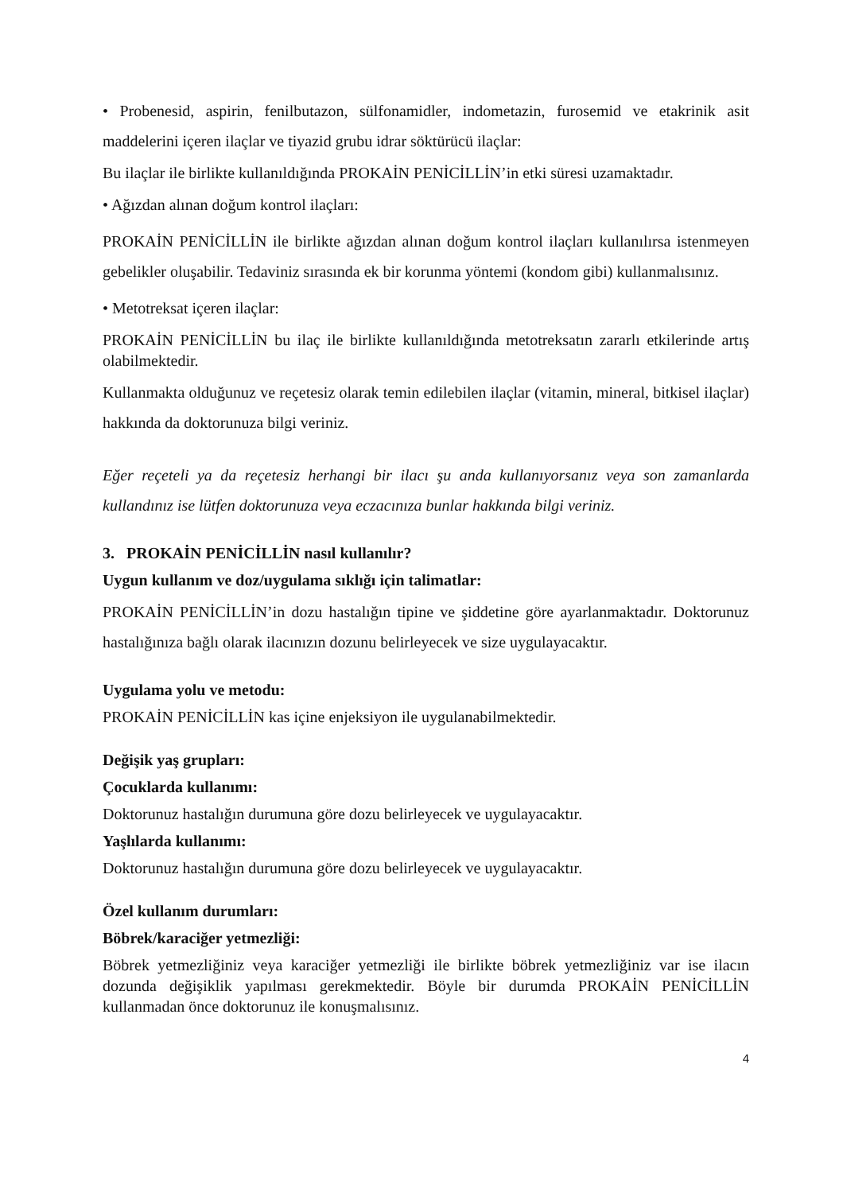• Probenesid, aspirin, fenilbutazon, sülfonamidler, indometazin, furosemid ve etakrinik asit maddelerini içeren ilaçlar ve tiyazid grubu idrar söktürücü ilaçlar:
Bu ilaçlar ile birlikte kullanıldığında PROKAİN PENİCİLLİN’in etki süresi uzamaktadır.
• Ağızdan alınan doğum kontrol ilaçları:
PROKAİN PENİCİLLİN ile birlikte ağızdan alınan doğum kontrol ilaçları kullanılırsa istenmeyen gebelikler oluşabilir. Tedaviniz sırasında ek bir korunma yöntemi (kondom gibi) kullanmalısınız.
• Metotreksat içeren ilaçlar:
PROKAİN PENİCİLLİN bu ilaç ile birlikte kullanıldığında metotreksatın zararlı etkilerinde artış olabilmektedir.
Kullanmakta olduğunuz ve reçetesiz olarak temin edilebilen ilaçlar (vitamin, mineral, bitkisel ilaçlar) hakkında da doktorunuza bilgi veriniz.
Eğer reçeteli ya da reçetesiz herhangi bir ilacı şu anda kullanıyorsanız veya son zamanlarda kullandınız ise lütfen doktorunuza veya eczacınıza bunlar hakkında bilgi veriniz.
3. PROKAİN PENİCİLLİN nasıl kullanılır?
Uygun kullanım ve doz/uygulama sıklığı için talimatlar:
PROKAİN PENİCİLLİN’in dozu hastalığın tipine ve şiddetine göre ayarlanmaktadır. Doktorunuz hastalığınıza bağlı olarak ilacınızın dozunu belirleyecek ve size uygulayacaktır.
Uygulama yolu ve metodu:
PROKAİN PENİCİLLİN kas içine enjeksiyon ile uygulanabilmektedir.
Değişik yaş grupları:
Çocuklarda kullanımı:
Doktorunuz hastalığın durumuna göre dozu belirleyecek ve uygulayacaktır.
Yaşlılarda kullanımı:
Doktorunuz hastalığın durumuna göre dozu belirleyecek ve uygulayacaktır.
Özel kullanım durumları:
Böbrek/karaciğer yetmezliği:
Böbrek yetmezliğiniz veya karaciğer yetmezliği ile birlikte böbrek yetmezliğiniz var ise ilacın dozunda değişiklik yapılması gerekmektedir. Böyle bir durumda PROKAİN PENİCİLLİN kullanmadan önce doktorunuz ile konuşmalısınız.
4